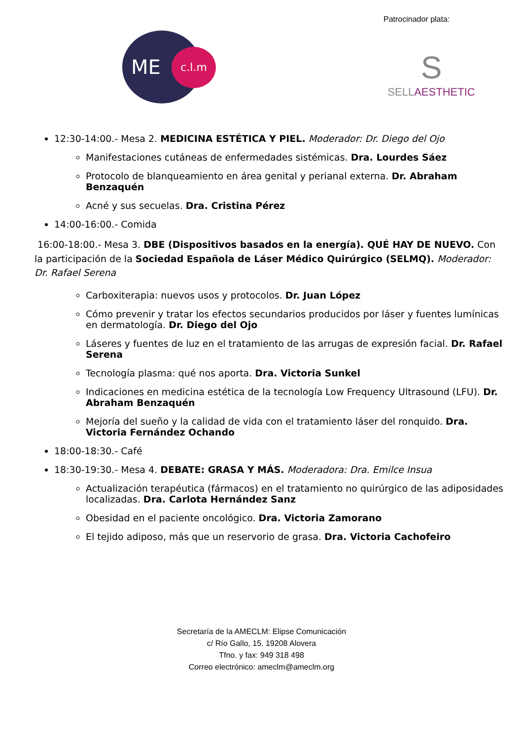Patrocinador plata:
ME c.l.m
S
SELLAESTHETIC
12:30-14:00.- Mesa 2. MEDICINA ESTÉTICA Y PIEL. Moderador: Dr. Diego del Ojo
Manifestaciones cutáneas de enfermedades sistémicas. Dra. Lourdes Sáez
Protocolo de blanqueamiento en área genital y perianal externa. Dr. Abraham Benzaquén
Acné y sus secuelas. Dra. Cristina Pérez
14:00-16:00.- Comida
16:00-18:00.- Mesa 3. DBE (Dispositivos basados en la energía). QUÉ HAY DE NUEVO. Con la participación de la Sociedad Española de Láser Médico Quirúrgico (SELMQ). Moderador: Dr. Rafael Serena
Carboxiterapia: nuevos usos y protocolos. Dr. Juan López
Cómo prevenir y tratar los efectos secundarios producidos por láser y fuentes lumínicas en dermatología. Dr. Diego del Ojo
Láseres y fuentes de luz en el tratamiento de las arrugas de expresión facial. Dr. Rafael Serena
Tecnología plasma: qué nos aporta. Dra. Victoria Sunkel
Indicaciones en medicina estética de la tecnología Low Frequency Ultrasound (LFU). Dr. Abraham Benzaquén
Mejoría del sueño y la calidad de vida con el tratamiento láser del ronquido. Dra. Victoria Fernández Ochando
18:00-18:30.- Café
18:30-19:30.- Mesa 4. DEBATE: GRASA Y MÁS. Moderadora: Dra. Emilce Insua
Actualización terapéutica (fármacos) en el tratamiento no quirúrgico de las adiposidades localizadas. Dra. Carlota Hernández Sanz
Obesidad en el paciente oncológico. Dra. Victoria Zamorano
El tejido adiposo, más que un reservorio de grasa. Dra. Victoria Cachofeiro
Secretaría de la AMECLM: Elipse Comunicación
c/ Río Gallo, 15. 19208 Alovera
Tfno. y fax: 949 318 498
Correo electrónico: ameclm@ameclm.org